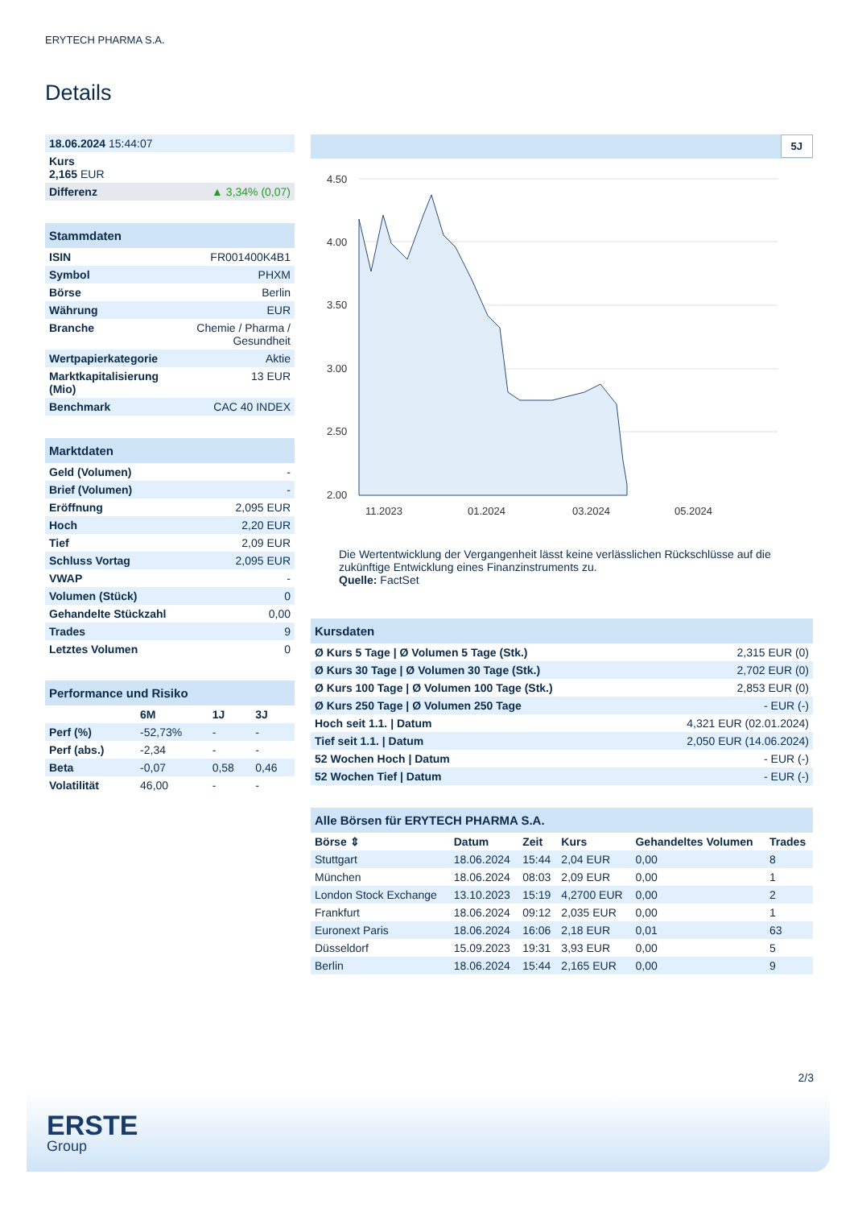ERYTECH PHARMA S.A.
Details
| 18.06.2024 15:44:07 | |
| Kurs 2,165 EUR | |
| Differenz | ▲ 3,34% (0,07) |
| Stammdaten | |
| ISIN | FR001400K4B1 |
| Symbol | PHXM |
| Börse | Berlin |
| Währung | EUR |
| Branche | Chemie / Pharma / Gesundheit |
| Wertpapierkategorie | Aktie |
| Marktkapitalisierung (Mio) | 13 EUR |
| Benchmark | CAC 40 INDEX |
| Marktdaten | |
| Geld (Volumen) | - |
| Brief (Volumen) | - |
| Eröffnung | 2,095 EUR |
| Hoch | 2,20 EUR |
| Tief | 2,09 EUR |
| Schluss Vortag | 2,095 EUR |
| VWAP | - |
| Volumen (Stück) | 0 |
| Gehandelte Stückzahl | 0,00 |
| Trades | 9 |
| Letztes Volumen | 0 |
| Performance und Risiko | | | |
| | 6M | 1J | 3J |
| Perf (%) | -52,73% | - | - |
| Perf (abs.) | -2,34 | - | - |
| Beta | -0,07 | 0,58 | 0,46 |
| Volatilität | 46,00 | - | - |
5J
4.50
4.00
3.50
3.00
2.50
2.00
11.2023
01.2024
03.2024
05.2024
Die Wertentwicklung der Vergangenheit lässt keine verlässlichen Rückschlüsse auf die zukünftige Entwicklung eines Finanzinstruments zu.
Quelle: FactSet
| Kursdaten | |
| Ø Kurs 5 Tage / Ø Volumen 5 Tage (Stk.) | 2,315 EUR (0) |
| Ø Kurs 30 Tage / Ø Volumen 30 Tage (Stk.) | 2,702 EUR (0) |
| Ø Kurs 100 Tage / Ø Volumen 100 Tage (Stk.) | 2,853 EUR (0) |
| Ø Kurs 250 Tage / Ø Volumen 250 Tage | - EUR (-) |
| Hoch seit 1.1. / Datum | 4,321 EUR (02.01.2024) |
| Tief seit 1.1. / Datum | 2,050 EUR (14.06.2024) |
| 52 Wochen Hoch / Datum | - EUR (-) |
| 52 Wochen Tief / Datum | - EUR (-) |
| Alle Börsen für ERYTECH PHARMA S.A. | | | | | |
| Börse ⇕ | Datum | Zeit | Kurs | Gehandeltes Volumen | Trades |
| Stuttgart | 18.06.2024 | 15:44 | 2,04 EUR | 0,00 | 8 |
| München | 18.06.2024 | 08:03 | 2,09 EUR | 0,00 | 1 |
| London Stock Exchange | 13.10.2023 | 15:19 | 4,2700 EUR | 0,00 | 2 |
| Frankfurt | 18.06.2024 | 09:12 | 2,035 EUR | 0,00 | 1 |
| Euronext Paris | 18.06.2024 | 16:06 | 2,18 EUR | 0,01 | 63 |
| Düsseldorf | 15.09.2023 | 19:31 | 3,93 EUR | 0,00 | 5 |
| Berlin | 18.06.2024 | 15:44 | 2,165 EUR | 0,00 | 9 |
2/3
ERSTE
Group